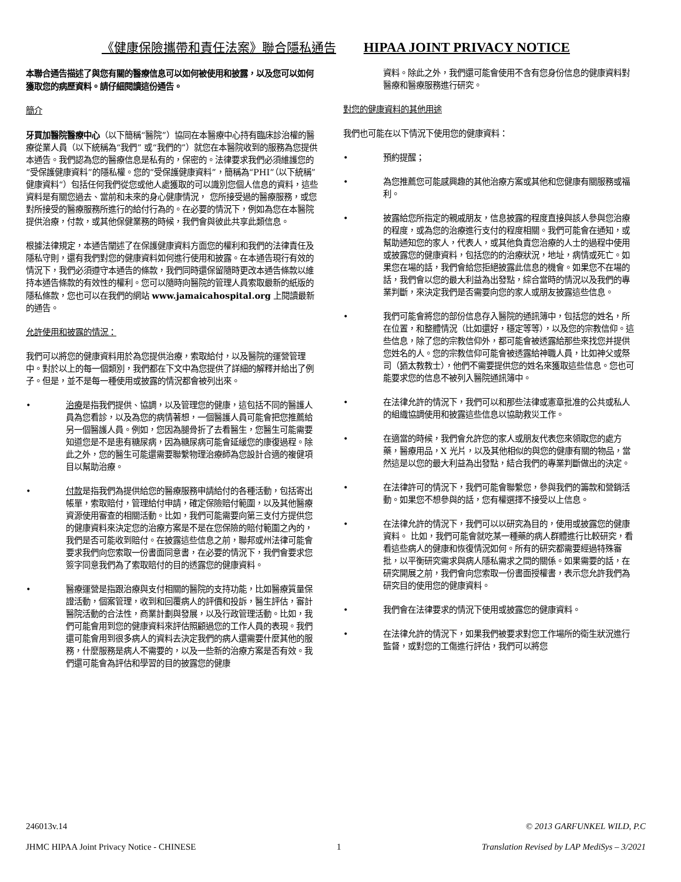《健康保險攜帶和責任法案》聯合隱私通告 HIPAA JOINT PRIVACY NOTICE
本聯合通告描述了與您有關的醫療信息可以如何被使用和披露，以及您可以如何獲取您的病歷資料。請仔細閱讀這份通告。
簡介
牙買加醫院醫療中心（以下簡稱“醫院”）協同在本醫療中心持有臨床診治權的醫療從業人員（以下統稱為“我們” 或“我們的”）就您在本醫院收到的服務為您提供本通告。我們認為您的醫療信息是私有的，保密的。法律要求我們必須維護您的“受保護健康資料”的隱私權。您的“受保護健康資料”，簡稱為“PHI”（以下統稱”健康資料“）包括任何我們從您或他人處獲取的可以識別您個人信息的資料，這些資料是有關您過去、當前和未來的身心健康情況， 您所接受過的醫療服務，或您對所接受的醫療服務所進行的給付行為的。在必要的情況下，例如為您在本醫院提供治療，付款，或其他保健業務的時候，我們會與彼此共享此類信息。
根據法律規定，本通告闡述了在保護健康資料方面您的權利和我們的法律責任及隱私守則，還有我們對您的健康資料如何進行使用和披露。在本通告現行有效的情況下，我們必須遵守本通告的條款，我們同時還保留隨時更改本通告條款以維持本通告條款的有效性的權利。您可以隨時向醫院的管理人員索取最新的紙版的隱私條款，您也可以在我們的網站 www.jamaicahospital.org 上閱讀最新的通告。
允許使用和披露的情況：
我們可以將您的健康資料用於為您提供治療，索取給付，以及醫院的運營管理中。對於以上的每一個類別，我們都在下文中為您提供了詳細的解釋并給出了例子。但是，並不是每一種使用或披露的情況都會被列出來。
• 治療是指我們提供、協調，以及管理您的健康，這包括不同的醫護人員為您看診，以及為您的病情著想，一個醫護人員可能會把您推薦給另一個醫護人員。例如，您因為腿骨折了去看醫生，您醫生可能需要知道您是不是患有糖尿病，因為糖尿病可能會延緩您的康復過程。除此之外，您的醫生可能還需要聯繫物理治療師為您設計合適的複健項目以幫助治療。
• 付款是指我們為提供給您的醫療服務申請給付的各種活動，包括寄出帳單，索取賠付，管理給付申請，確定保險賠付範圍，以及其他醫療資源使用審查的相關活動。比如，我們可能需要向第三支付方提供您的健康資料來決定您的治療方案是不是在您保險的賠付範圍之內的，我們是否可能收到賠付。在披露這些信息之前，聯邦或州法律可能會要求我們向您索取一份書面同意書，在必要的情況下，我們會要求您簽字同意我們為了索取賠付的目的透露您的健康資料。
• 醫療運營是指跟治療與支付相關的醫院的支持功能，比如醫療質量保證活動，個案管理，收到和回覆病人的評價和投訴，醫生評估，審計醫院活動的合法性，商業計劃與發展，以及行政管理活動。比如，我們可能會用到您的健康資料來評估照顧過您的工作人員的表現。我們還可能會用到很多病人的資料去決定我們的病人還需要什麼其他的服務，什麼服務是病人不需要的，以及一些新的治療方案是否有效。我們還可能會為評估和學習的目的披露您的健康
資料。除此之外，我們還可能會使用不含有您身份信息的健康資料對醫療和醫療服務進行研究。
對您的健康資料的其他用途
我們也可能在以下情況下使用您的健康資料：
• 預約提醒；
• 為您推薦您可能感興趣的其他治療方案或其他和您健康有關服務或福利。
• 披露給您所指定的親戚朋友，信息披露的程度直接與該人參與您治療的程度，或為您的治療進行支付的程度相關。我們可能會在通知，或幫助通知您的家人，代表人，或其他負責您治療的人士的過程中使用或披露您的健康資料，包括您的的治療狀況，地址，病情或死亡。如果您在場的話，我們會給您拒絕披露此信息的機會。如果您不在場的話，我們會以您的最大利益為出發點，綜合當時的情況以及我們的專業判斷，來決定我們是否需要向您的家人或朋友披露這些信息。
• 我們可能會將您的部份信息存入醫院的通訊簿中，包括您的姓名，所在位置，和整體情況（比如還好，穩定等等），以及您的宗教信仰。這些信息，除了您的宗教信仰外，都可能會被透露給那些來找您并提供您姓名的人。您的宗教信仰可能會被透露給神職人員，比如神父或祭司（猶太教教士），他們不需要提供您的姓名來獲取這些信息。您也可能要求您的信息不被列入醫院通訊簿中。
• 在法律允許的情況下，我們可以和那些法律或憲章批准的公共或私人的組織協調使用和披露這些信息以協助救災工作。
• 在適當的時候，我們會允許您的家人或朋友代表您來領取您的處方藥，醫療用品，X 光片，以及其他相似的與您的健康有關的物品，當然這是以您的最大利益為出發點，結合我們的專業判斷做出的決定。
• 在法律許可的情況下，我們可能會聯繫您，參與我們的籌款和營銷活動。如果您不想參與的話，您有權選擇不接受以上信息。
• 在法律允許的情況下，我們可以以研究為目的，使用或披露您的健康資料。 比如，我們可能會就吃某一種藥的病人群體進行比較研究，看看這些病人的健康和恢復情況如何。所有的研究都需要經過特殊審批，以平衡研究需求與病人隱私需求之間的關係。如果需要的話，在研究開展之前，我們會向您索取一份書面授權書，表示您允許我們為研究目的使用您的健康資料。
• 我們會在法律要求的情況下使用或披露您的健康資料。
• 在法律允許的情況下，如果我們被要求對您工作場所的衛生狀況進行監督，或對您的工傷進行評估，我們可以將您
246013v.14 © 2013 GARFUNKEL WILD, P.C
JHMC HIPAA Joint Privacy Notice - CHINESE 1 Translation Revised by LAP MediSys – 3/2021